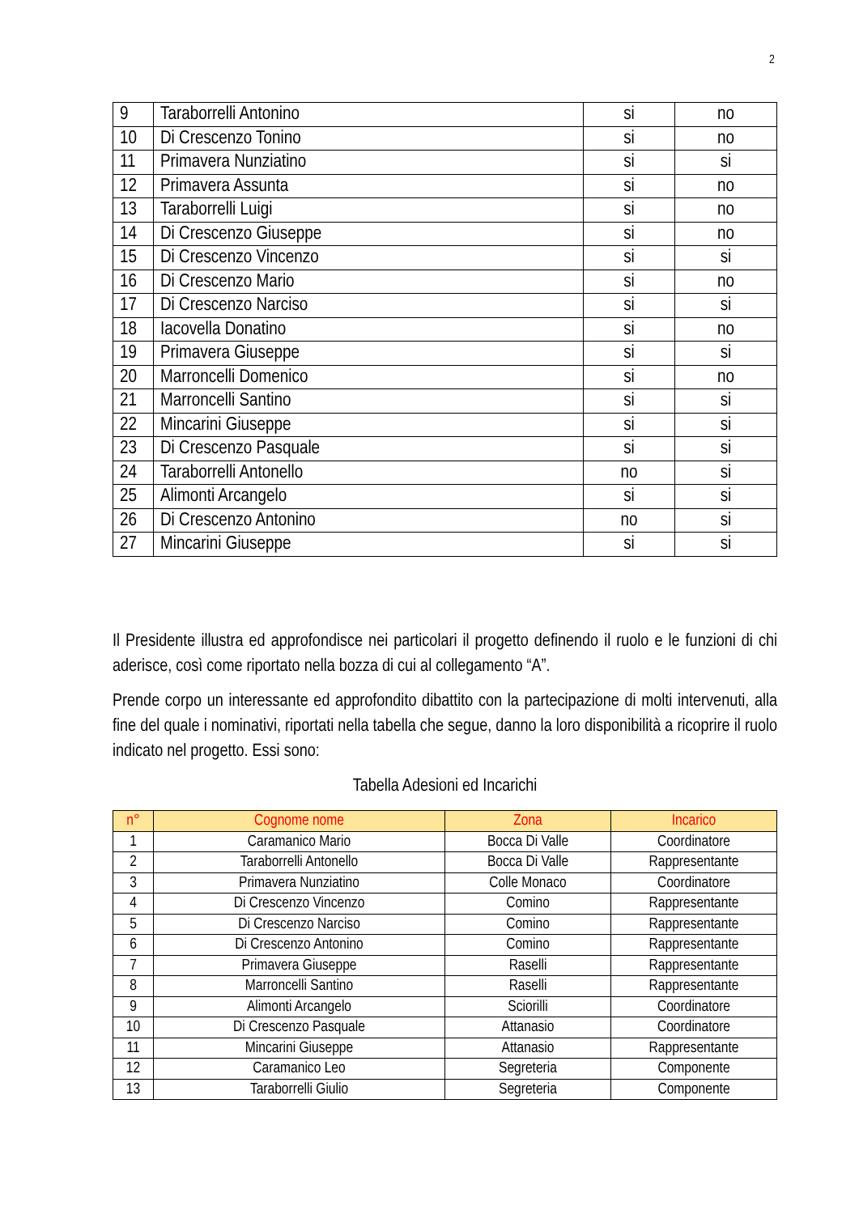2
| 9 | Taraborrelli Antonino | si | no |
| 10 | Di Crescenzo Tonino | si | no |
| 11 | Primavera Nunziatino | si | si |
| 12 | Primavera Assunta | si | no |
| 13 | Taraborrelli Luigi | si | no |
| 14 | Di Crescenzo Giuseppe | si | no |
| 15 | Di Crescenzo Vincenzo | si | si |
| 16 | Di Crescenzo Mario | si | no |
| 17 | Di Crescenzo Narciso | si | si |
| 18 | Iacovella Donatino | si | no |
| 19 | Primavera Giuseppe | si | si |
| 20 | Marroncelli Domenico | si | no |
| 21 | Marroncelli Santino | si | si |
| 22 | Mincarini Giuseppe | si | si |
| 23 | Di Crescenzo Pasquale | si | si |
| 24 | Taraborrelli Antonello | no | si |
| 25 | Alimonti Arcangelo | si | si |
| 26 | Di Crescenzo Antonino | no | si |
| 27 | Mincarini Giuseppe | si | si |
Il Presidente illustra ed approfondisce nei particolari il progetto definendo il ruolo e le funzioni di chi aderisce, così come riportato nella bozza di cui al collegamento “A”.
Prende corpo un interessante ed approfondito dibattito con la partecipazione di molti intervenuti, alla fine del quale i nominativi, riportati nella tabella che segue, danno la loro disponibilità a ricoprire il ruolo indicato nel progetto. Essi sono:
Tabella Adesioni ed Incarichi
| n° | Cognome nome | Zona | Incarico |
| --- | --- | --- | --- |
| 1 | Caramanico Mario | Bocca Di Valle | Coordinatore |
| 2 | Taraborrelli Antonello | Bocca Di Valle | Rappresentante |
| 3 | Primavera Nunziatino | Colle Monaco | Coordinatore |
| 4 | Di Crescenzo Vincenzo | Comino | Rappresentante |
| 5 | Di Crescenzo Narciso | Comino | Rappresentante |
| 6 | Di Crescenzo Antonino | Comino | Rappresentante |
| 7 | Primavera Giuseppe | Raselli | Rappresentante |
| 8 | Marroncelli Santino | Raselli | Rappresentante |
| 9 | Alimonti Arcangelo | Sciorilli | Coordinatore |
| 10 | Di Crescenzo Pasquale | Attanasio | Coordinatore |
| 11 | Mincarini Giuseppe | Attanasio | Rappresentante |
| 12 | Caramanico Leo | Segreteria | Componente |
| 13 | Taraborrelli Giulio | Segreteria | Componente |